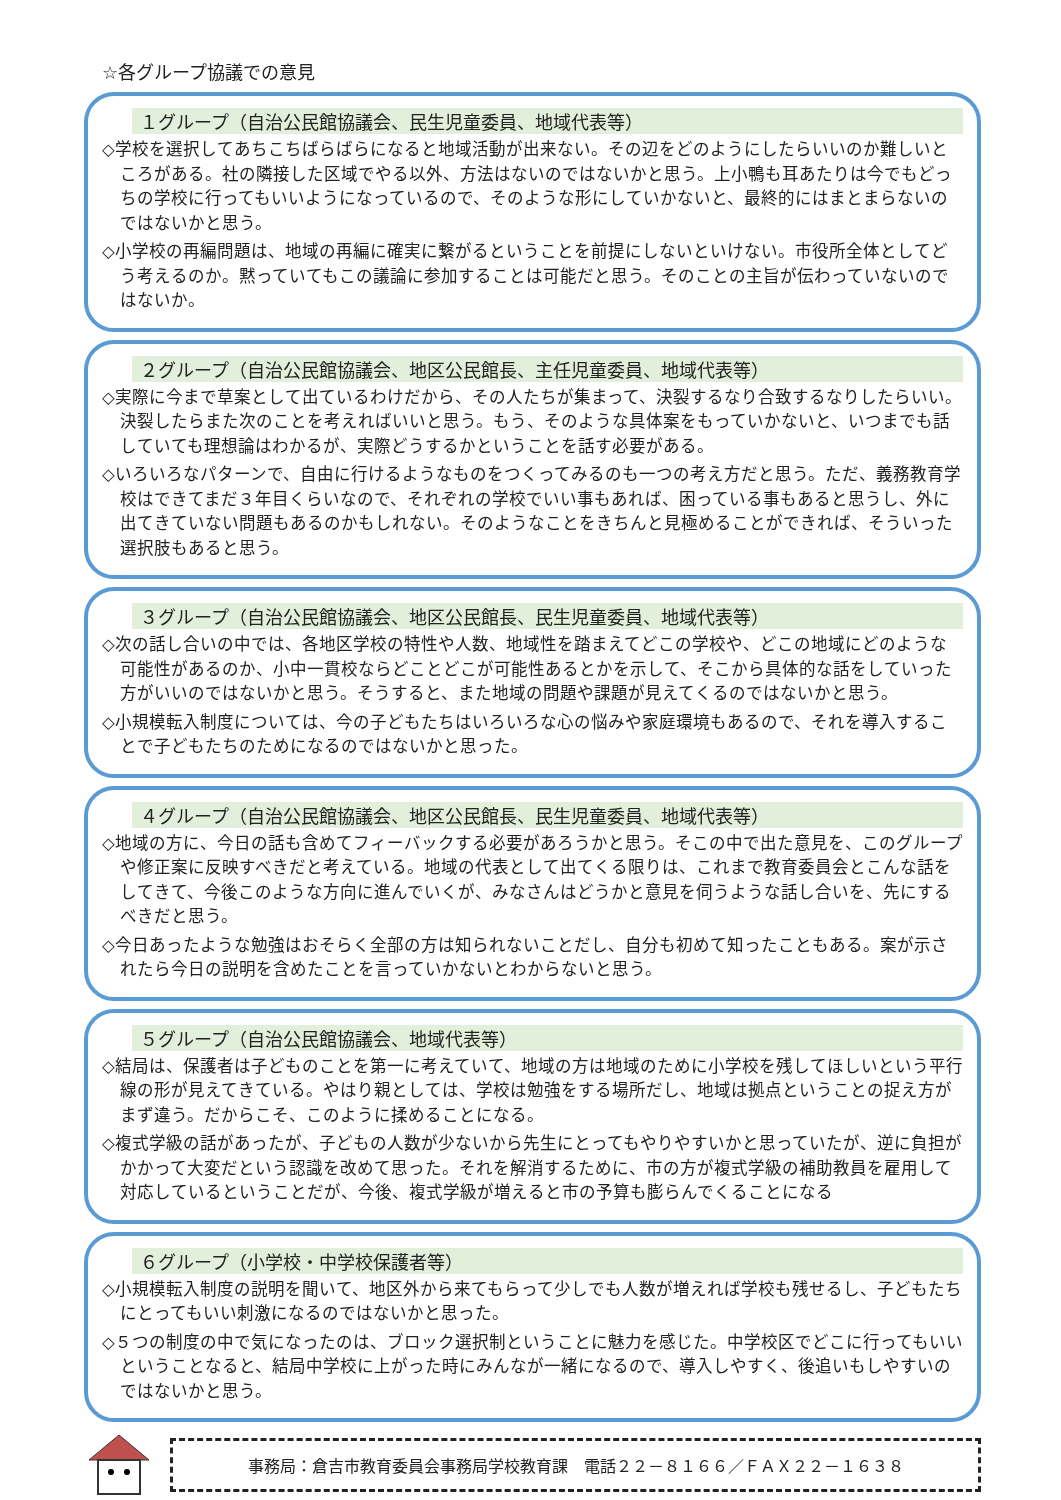☆各グループ協議での意見
１グループ（自治公民館協議会、民生児童委員、地域代表等）
◇学校を選択してあちこちばらばらになると地域活動が出来ない。その辺をどのようにしたらいいのか難しいところがある。社の隣接した区域でやる以外、方法はないのではないかと思う。上小鴨も耳あたりは今でもどっちの学校に行ってもいいようになっているので、そのような形にしていかないと、最終的にはまとまらないのではないかと思う。
◇小学校の再編問題は、地域の再編に確実に繋がるということを前提にしないといけない。市役所全体としてどう考えるのか。黙っていてもこの議論に参加することは可能だと思う。そのことの主旨が伝わっていないのではないか。
２グループ（自治公民館協議会、地区公民館長、主任児童委員、地域代表等）
◇実際に今まで草案として出ているわけだから、その人たちが集まって、決裂するなり合致するなりしたらいい。決裂したらまた次のことを考えればいいと思う。もう、そのような具体案をもっていかないと、いつまでも話していても理想論はわかるが、実際どうするかということを話す必要がある。
◇いろいろなパターンで、自由に行けるようなものをつくってみるのも一つの考え方だと思う。ただ、義務教育学校はできてまだ３年目くらいなので、それぞれの学校でいい事もあれば、困っている事もあると思うし、外に出てきていない問題もあるのかもしれない。そのようなことをきちんと見極めることができれば、そういった選択肢もあると思う。
３グループ（自治公民館協議会、地区公民館長、民生児童委員、地域代表等）
◇次の話し合いの中では、各地区学校の特性や人数、地域性を踏まえてどこの学校や、どこの地域にどのような可能性があるのか、小中一貫校ならどことどこが可能性あるとかを示して、そこから具体的な話をしていった方がいいのではないかと思う。そうすると、また地域の問題や課題が見えてくるのではないかと思う。
◇小規模転入制度については、今の子どもたちはいろいろな心の悩みや家庭環境もあるので、それを導入することで子どもたちのためになるのではないかと思った。
４グループ（自治公民館協議会、地区公民館長、民生児童委員、地域代表等）
◇地域の方に、今日の話も含めてフィーバックする必要があろうかと思う。そこの中で出た意見を、このグループや修正案に反映すべきだと考えている。地域の代表として出てくる限りは、これまで教育委員会とこんな話をしてきて、今後このような方向に進んでいくが、みなさんはどうかと意見を伺うような話し合いを、先にするべきだと思う。
◇今日あったような勉強はおそらく全部の方は知られないことだし、自分も初めて知ったこともある。案が示されたら今日の説明を含めたことを言っていかないとわからないと思う。
５グループ（自治公民館協議会、地域代表等）
◇結局は、保護者は子どものことを第一に考えていて、地域の方は地域のために小学校を残してほしいという平行線の形が見えてきている。やはり親としては、学校は勉強をする場所だし、地域は拠点ということの捉え方がまず違う。だからこそ、このように揉めることになる。
◇複式学級の話があったが、子どもの人数が少ないから先生にとってもやりやすいかと思っていたが、逆に負担がかかって大変だという認識を改めて思った。それを解消するために、市の方が複式学級の補助教員を雇用して対応しているということだが、今後、複式学級が増えると市の予算も膨らんでくることになる
６グループ（小学校・中学校保護者等）
◇小規模転入制度の説明を聞いて、地区外から来てもらって少しでも人数が増えれば学校も残せるし、子どもたちにとってもいい刺激になるのではないかと思った。
◇５つの制度の中で気になったのは、ブロック選択制ということに魅力を感じた。中学校区でどこに行ってもいいということなると、結局中学校に上がった時にみんなが一緒になるので、導入しやすく、後追いもしやすいのではないかと思う。
事務局：倉吉市教育委員会事務局学校教育課　電話２２－８１６６／ＦＡＸ２２－１６３８